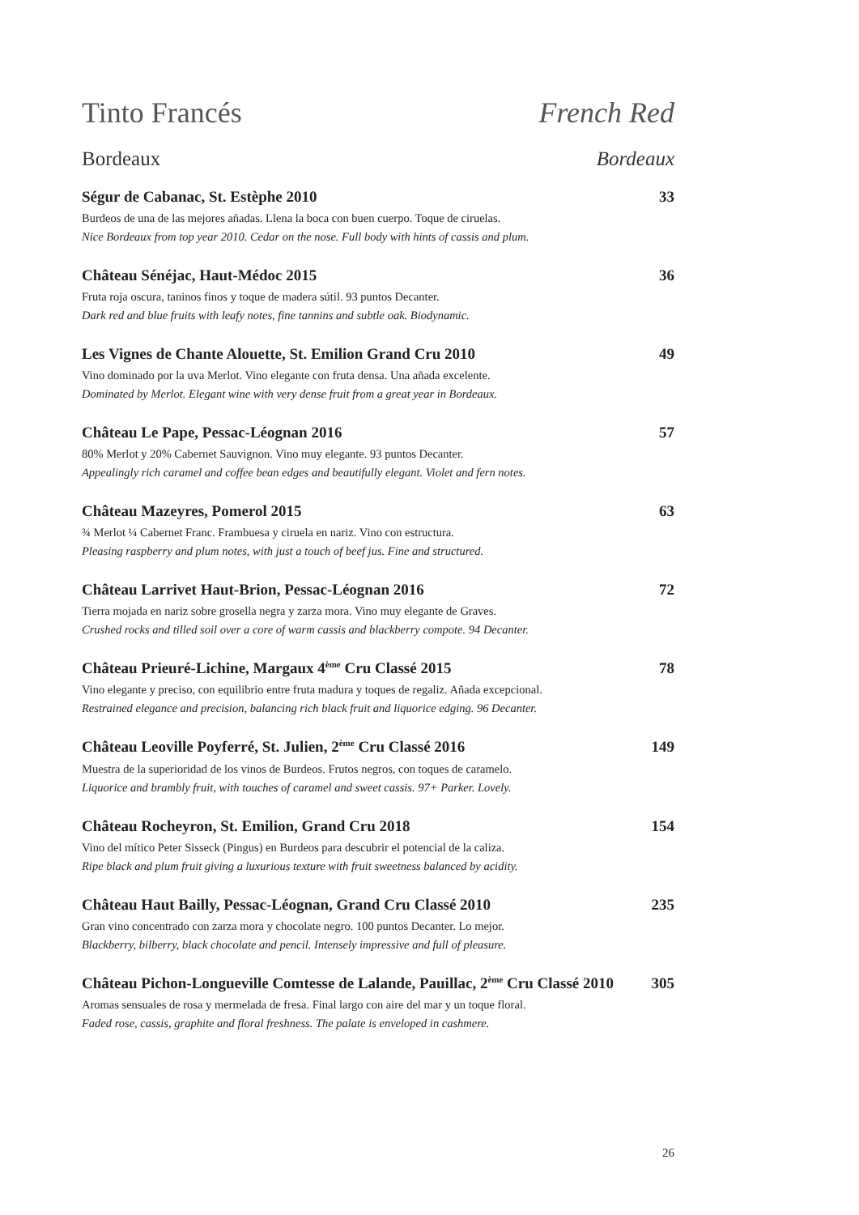Tinto Francés French Red
Bordeaux Bordeaux
Ségur de Cabanac, St. Estèphe 2010 33
Burdeos de una de las mejores añadas. Llena la boca con buen cuerpo. Toque de ciruelas.
Nice Bordeaux from top year 2010. Cedar on the nose. Full body with hints of cassis and plum.
Château Sénéjac, Haut-Médoc 2015 36
Fruta roja oscura, taninos finos y toque de madera sútil. 93 puntos Decanter.
Dark red and blue fruits with leafy notes, fine tannins and subtle oak. Biodynamic.
Les Vignes de Chante Alouette, St. Emilion Grand Cru 2010 49
Vino dominado por la uva Merlot. Vino elegante con fruta densa. Una añada excelente.
Dominated by Merlot. Elegant wine with very dense fruit from a great year in Bordeaux.
Château Le Pape, Pessac-Léognan 2016 57
80% Merlot y 20% Cabernet Sauvignon. Vino muy elegante. 93 puntos Decanter.
Appealingly rich caramel and coffee bean edges and beautifully elegant. Violet and fern notes.
Château Mazeyres, Pomerol 2015 63
¾ Merlot ¼ Cabernet Franc. Frambuesa y ciruela en nariz. Vino con estructura.
Pleasing raspberry and plum notes, with just a touch of beef jus. Fine and structured.
Château Larrivet Haut-Brion, Pessac-Léognan 2016 72
Tierra mojada en nariz sobre grosella negra y zarza mora. Vino muy elegante de Graves.
Crushed rocks and tilled soil over a core of warm cassis and blackberry compote. 94 Decanter.
Château Prieuré-Lichine, Margaux 4<sup>ème</sup> Cru Classé 2015 78
Vino elegante y preciso, con equilibrio entre fruta madura y toques de regaliz. Añada excepcional.
Restrained elegance and precision, balancing rich black fruit and liquorice edging. 96 Decanter.
Château Leoville Poyferré, St. Julien, 2<sup>ème</sup> Cru Classé 2016 149
Muestra de la superioridad de los vinos de Burdeos. Frutos negros, con toques de caramelo.
Liquorice and brambly fruit, with touches of caramel and sweet cassis. 97+ Parker. Lovely.
Château Rocheyron, St. Emilion, Grand Cru 2018 154
Vino del mítico Peter Sisseck (Pingus) en Burdeos para descubrir el potencial de la caliza.
Ripe black and plum fruit giving a luxurious texture with fruit sweetness balanced by acidity.
Château Haut Bailly, Pessac-Léognan, Grand Cru Classé 2010 235
Gran vino concentrado con zarza mora y chocolate negro. 100 puntos Decanter. Lo mejor.
Blackberry, bilberry, black chocolate and pencil. Intensely impressive and full of pleasure.
Château Pichon-Longueville Comtesse de Lalande, Pauillac, 2<sup>ème</sup> Cru Classé 2010 305
Aromas sensuales de rosa y mermelada de fresa. Final largo con aire del mar y un toque floral.
Faded rose, cassis, graphite and floral freshness. The palate is enveloped in cashmere.
26